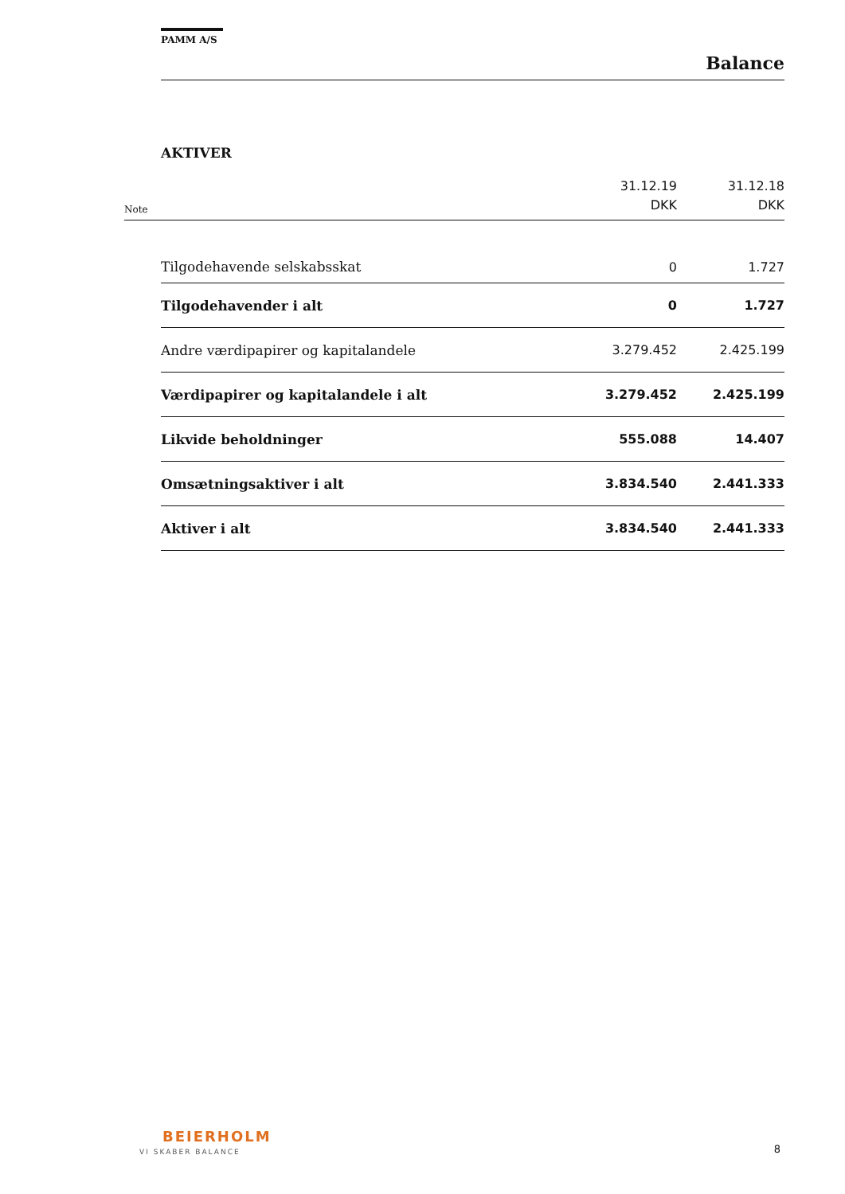PAMM A/S
Balance
AKTIVER
| Note | | 31.12.19 DKK | 31.12.18 DKK |
| --- | --- | --- | --- |
| | Tilgodehavende selskabsskat | 0 | 1.727 |
| | Tilgodehavender i alt | 0 | 1.727 |
| | Andre værdipapirer og kapitalandele | 3.279.452 | 2.425.199 |
| | Værdipapirer og kapitalandele i alt | 3.279.452 | 2.425.199 |
| | Likvide beholdninger | 555.088 | 14.407 |
| | Omsætningsaktiver i alt | 3.834.540 | 2.441.333 |
| | Aktiver i alt | 3.834.540 | 2.441.333 |
BEIERHOLM
VI SKABER BALANCE 8